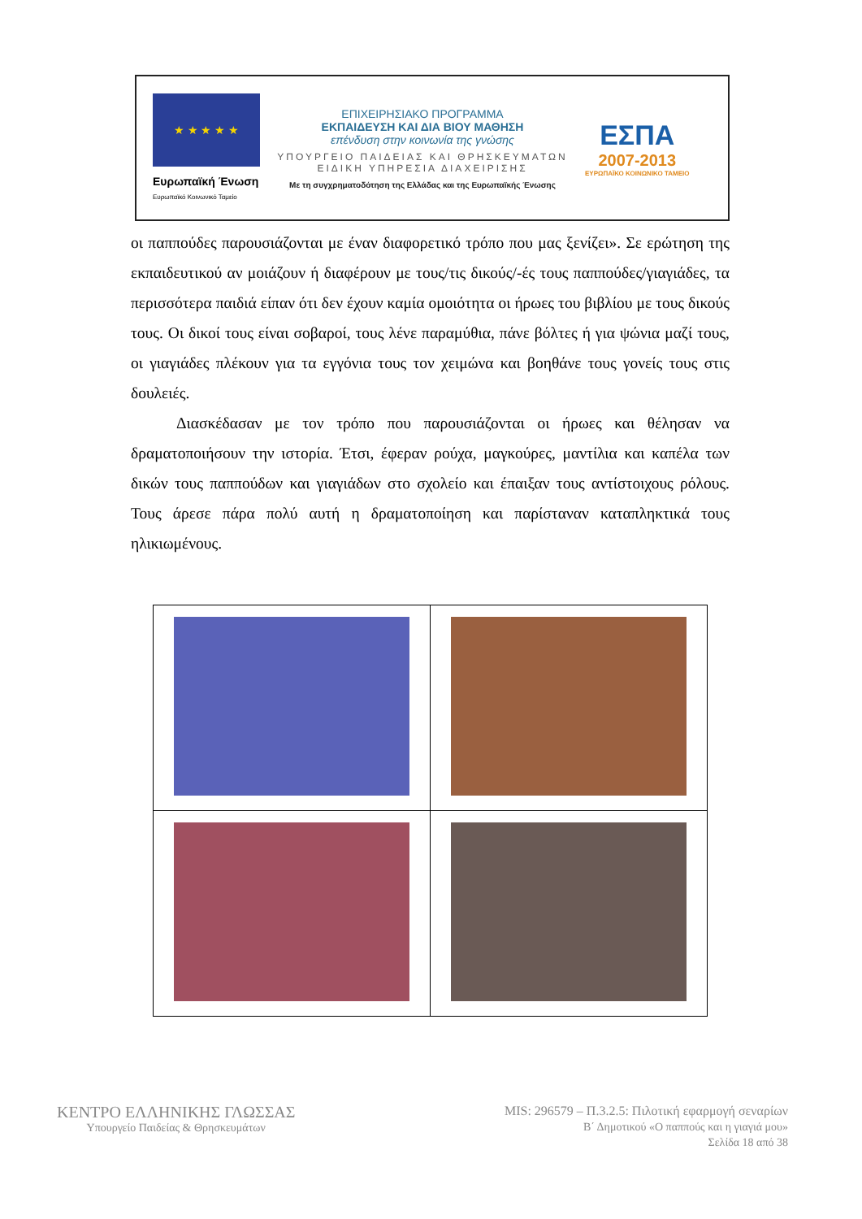★ ★ ★ ★ ★
Ευρωπαϊκή Ένωση
Ευρωπαϊκό Κοινωνικό Ταμείο
ΕΠΙΧΕΙΡΗΣΙΑΚΟ ΠΡΟΓΡΑΜΜΑ
ΕΚΠΑΙΔΕΥΣΗ ΚΑΙ ΔΙΑ ΒΙΟΥ ΜΑΘΗΣΗ
επένδυση στην κοινωνία της γνώσης
ΥΠΟΥΡΓΕΙΟ ΠΑΙΔΕΙΑΣ ΚΑΙ ΘΡΗΣΚΕΥΜΑΤΩΝ
ΕΙΔΙΚΗ ΥΠΗΡΕΣΙΑ ΔΙΑΧΕΙΡΙΣΗΣ
Με τη συγχρηματοδότηση της Ελλάδας και της Ευρωπαϊκής Ένωσης
ΕΣΠΑ
2007-2013
ΕΥΡΩΠΑΪΚΟ ΚΟΙΝΩΝΙΚΟ ΤΑΜΕΙΟ
οι παππούδες παρουσιάζονται με έναν διαφορετικό τρόπο που μας ξενίζει». Σε ερώτηση της εκπαιδευτικού αν μοιάζουν ή διαφέρουν με τους/τις δικούς/-ές τους παππούδες/γιαγιάδες, τα περισσότερα παιδιά είπαν ότι δεν έχουν καμία ομοιότητα οι ήρωες του βιβλίου με τους δικούς τους. Οι δικοί τους είναι σοβαροί, τους λένε παραμύθια, πάνε βόλτες ή για ψώνια μαζί τους, οι γιαγιάδες πλέκουν για τα εγγόνια τους τον χειμώνα και βοηθάνε τους γονείς τους στις δουλειές.
Διασκέδασαν με τον τρόπο που παρουσιάζονται οι ήρωες και θέλησαν να δραματοποιήσουν την ιστορία. Έτσι, έφεραν ρούχα, μαγκούρες, μαντίλια και καπέλα των δικών τους παππούδων και γιαγιάδων στο σχολείο και έπαιξαν τους αντίστοιχους ρόλους. Τους άρεσε πάρα πολύ αυτή η δραματοποίηση και παρίσταναν καταπληκτικά τους ηλικιωμένους.
ΚΕΝΤΡΟ ΕΛΛΗΝΙΚΗΣ ΓΛΩΣΣΑΣ
Υπουργείο Παιδείας & Θρησκευμάτων
MIS: 296579 – Π.3.2.5: Πιλοτική εφαρμογή σεναρίων
Β΄ Δημοτικού «Ο παππούς και η γιαγιά μου»
Σελίδα 18 από 38